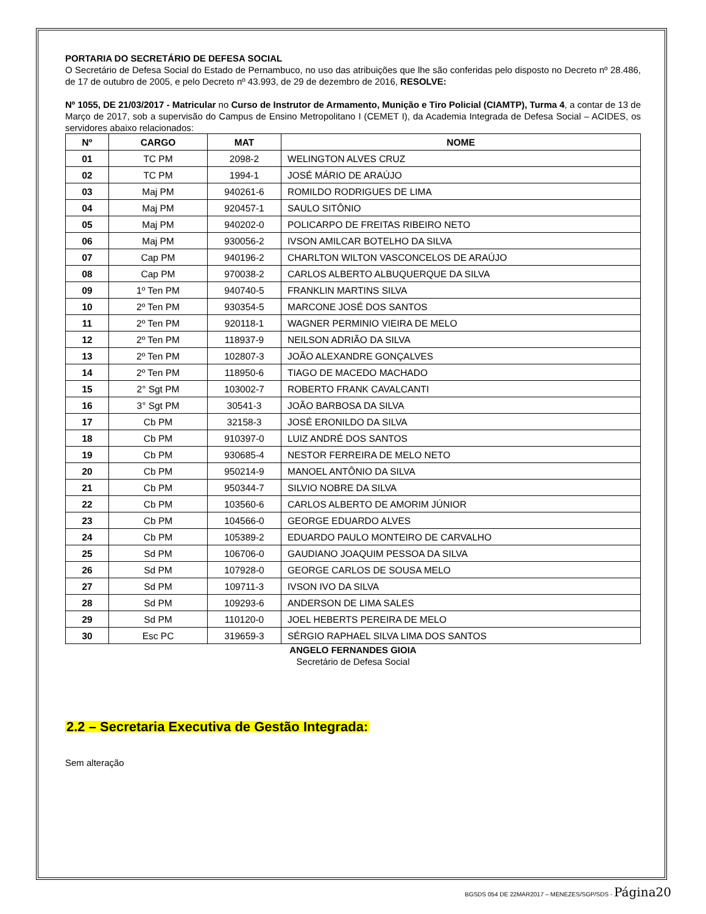PORTARIA DO SECRETÁRIO DE DEFESA SOCIAL
O Secretário de Defesa Social do Estado de Pernambuco, no uso das atribuições que lhe são conferidas pelo disposto no Decreto nº 28.486, de 17 de outubro de 2005, e pelo Decreto nº 43.993, de 29 de dezembro de 2016, RESOLVE:
Nº 1055, DE 21/03/2017 - Matricular no Curso de Instrutor de Armamento, Munição e Tiro Policial (CIAMTP), Turma 4, a contar de 13 de Março de 2017, sob a supervisão do Campus de Ensino Metropolitano I (CEMET I), da Academia Integrada de Defesa Social – ACIDES, os servidores abaixo relacionados:
| Nº | CARGO | MAT | NOME |
| --- | --- | --- | --- |
| 01 | TC PM | 2098-2 | WELINGTON ALVES CRUZ |
| 02 | TC PM | 1994-1 | JOSÉ MÁRIO DE ARAÚJO |
| 03 | Maj PM | 940261-6 | ROMILDO RODRIGUES DE LIMA |
| 04 | Maj PM | 920457-1 | SAULO SITÔNIO |
| 05 | Maj PM | 940202-0 | POLICARPO DE FREITAS RIBEIRO NETO |
| 06 | Maj PM | 930056-2 | IVSON AMILCAR BOTELHO DA SILVA |
| 07 | Cap PM | 940196-2 | CHARLTON WILTON VASCONCELOS DE ARAÚJO |
| 08 | Cap PM | 970038-2 | CARLOS ALBERTO ALBUQUERQUE DA SILVA |
| 09 | 1º Ten PM | 940740-5 | FRANKLIN MARTINS SILVA |
| 10 | 2º Ten PM | 930354-5 | MARCONE JOSÉ DOS SANTOS |
| 11 | 2º Ten PM | 920118-1 | WAGNER PERMINIO VIEIRA DE MELO |
| 12 | 2º Ten PM | 118937-9 | NEILSON ADRIÃO DA SILVA |
| 13 | 2º Ten PM | 102807-3 | JOÃO ALEXANDRE GONÇALVES |
| 14 | 2º Ten PM | 118950-6 | TIAGO DE MACEDO MACHADO |
| 15 | 2° Sgt PM | 103002-7 | ROBERTO FRANK CAVALCANTI |
| 16 | 3° Sgt PM | 30541-3 | JOÃO BARBOSA DA SILVA |
| 17 | Cb PM | 32158-3 | JOSÉ ERONILDO DA SILVA |
| 18 | Cb PM | 910397-0 | LUIZ ANDRÉ DOS SANTOS |
| 19 | Cb PM | 930685-4 | NESTOR FERREIRA DE MELO NETO |
| 20 | Cb PM | 950214-9 | MANOEL ANTÔNIO DA SILVA |
| 21 | Cb PM | 950344-7 | SILVIO NOBRE DA SILVA |
| 22 | Cb PM | 103560-6 | CARLOS ALBERTO DE AMORIM JÚNIOR |
| 23 | Cb PM | 104566-0 | GEORGE EDUARDO ALVES |
| 24 | Cb PM | 105389-2 | EDUARDO PAULO MONTEIRO DE CARVALHO |
| 25 | Sd PM | 106706-0 | GAUDIANO JOAQUIM PESSOA DA SILVA |
| 26 | Sd PM | 107928-0 | GEORGE CARLOS DE SOUSA MELO |
| 27 | Sd PM | 109711-3 | IVSON IVO DA SILVA |
| 28 | Sd PM | 109293-6 | ANDERSON DE LIMA SALES |
| 29 | Sd PM | 110120-0 | JOEL HEBERTS PEREIRA DE MELO |
| 30 | Esc PC | 319659-3 | SÉRGIO RAPHAEL SILVA LIMA DOS SANTOS |
ANGELO FERNANDES GIOIA
Secretário de Defesa Social
2.2 – Secretaria Executiva de Gestão Integrada:
Sem alteração
BGSDS 054 DE 22MAR2017 – MENEZES/SGP/SDS - Página20